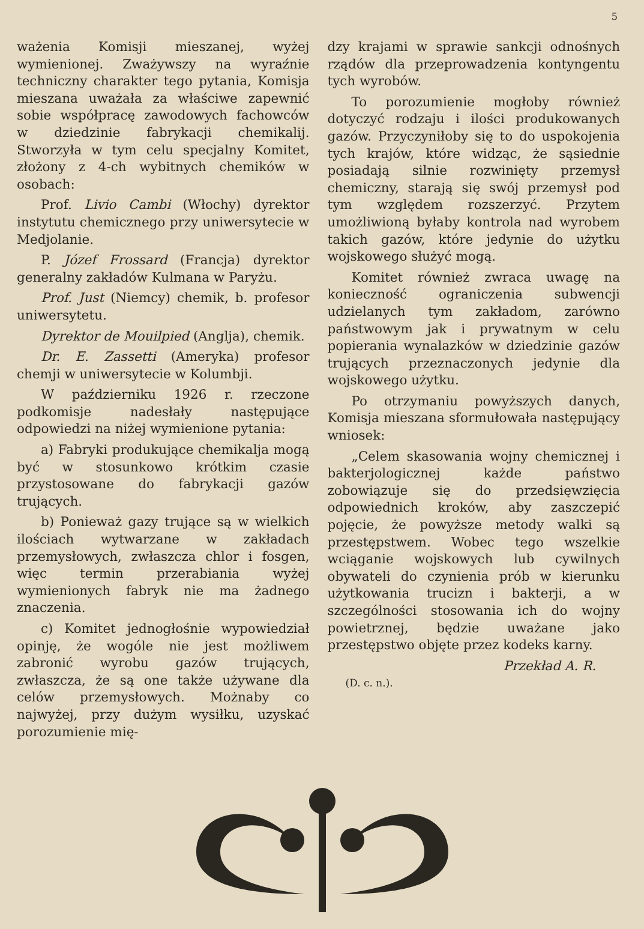5
ważenia Komisji mieszanej, wyżej wymienionej. Zważywszy na wyraźnie techniczny charakter tego pytania, Komisja mieszana uważała za właściwe zapewnić sobie współpracę zawodowych fachowców w dziedzinie fabrykacji chemikalij. Stworzyła w tym celu specjalny Komitet, złożony z 4-ch wybitnych chemików w osobach:
Prof. Livio Cambi (Włochy) dyrektor instytutu chemicznego przy uniwersytecie w Medjolanie.
P. Józef Frossard (Francja) dyrektor generalny zakładów Kulmana w Paryżu.
Prof. Just (Niemcy) chemik, b. profesor uniwersytetu.
Dyrektor de Mouilpied (Anglja), chemik.
Dr. E. Zassetti (Ameryka) profesor chemji w uniwersytecie w Kolumbji.
W październiku 1926 r. rzeczone podkomisje nadesłały następujące odpowiedzi na niżej wymienione pytania:
a) Fabryki produkujące chemikalja mogą być w stosunkowo krótkim czasie przystosowane do fabrykacji gazów trujących.
b) Ponieważ gazy trujące są w wielkich ilościach wytwarzane w zakładach przemysłowych, zwłaszcza chlor i fosgen, więc termin przerabiania wyżej wymienionych fabryk nie ma żadnego znaczenia.
c) Komitet jednogłośnie wypowiedział opinję, że wogóle nie jest możliwem zabronić wyrobu gazów trujących, zwłaszcza, że są one także używane dla celów przemysłowych. Możnaby co najwyżej, przy dużym wysiłku, uzyskać porozumienie mię-
dzy krajami w sprawie sankcji odnośnych rządów dla przeprowadzenia kontyngentu tych wyrobów.
To porozumienie mogłoby również dotyczyć rodzaju i ilości produkowanych gazów. Przyczyniłoby się to do uspokojenia tych krajów, które widząc, że sąsiednie posiadają silnie rozwinięty przemysł chemiczny, starają się swój przemysł pod tym względem rozszerzyć. Przytem umożliwioną byłaby kontrola nad wyrobem takich gazów, które jedynie do użytku wojskowego służyć mogą.
Komitet również zwraca uwagę na konieczność ograniczenia subwencji udzielanych tym zakładom, zarówno państwowym jak i prywatnym w celu popierania wynalazków w dziedzinie gazów trujących przeznaczonych jedynie dla wojskowego użytku.
Po otrzymaniu powyższych danych, Komisja mieszana sformułowała następujący wniosek:
„Celem skasowania wojny chemicznej i bakterjologicznej każde państwo zobowiązuje się do przedsięwzięcia odpowiednich kroków, aby zaszczepić pojęcie, że powyższe metody walki są przestępstwem. Wobec tego wszelkie wciąganie wojskowych lub cywilnych obywateli do czynienia prób w kierunku użytkowania trucizn i bakterji, a w szczególności stosowania ich do wojny powietrznej, będzie uważane jako przestępstwo objęte przez kodeks karny.
Przekład A. R.
(D. c. n.).